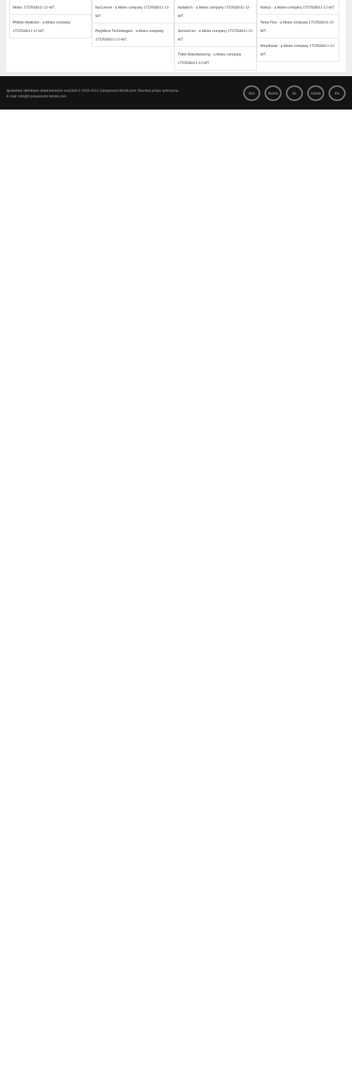Molex 1722533011-12-W7.
Phillips-Medisize - a Molex company 1722533011-12-W7.
NuCurrent - a Molex company 1722533011-12-W7.
PolyMicro Technologies - a Molex company 1722533011-12-W7.
Nallatech - a Molex company 1722533011-12-W7.
SensorCon - a Molex company 1722533011-12-W7.
Triton Manufacturing - a Molex company 1722533011-12-W7.
Nistica - a Molex company 1722533011-12-W7.
Temp-Flex - a Molex company 1722533011-12-W7.
Woodhead - a Molex company 1722533011-12-W7.
Spolehlivý distributor elektronických součástí © 2003-2021 Component-World.com Všechna práva vyhrazena.
E-mail: info@Components-World.com
ISO RoHS UL CNAS Pb